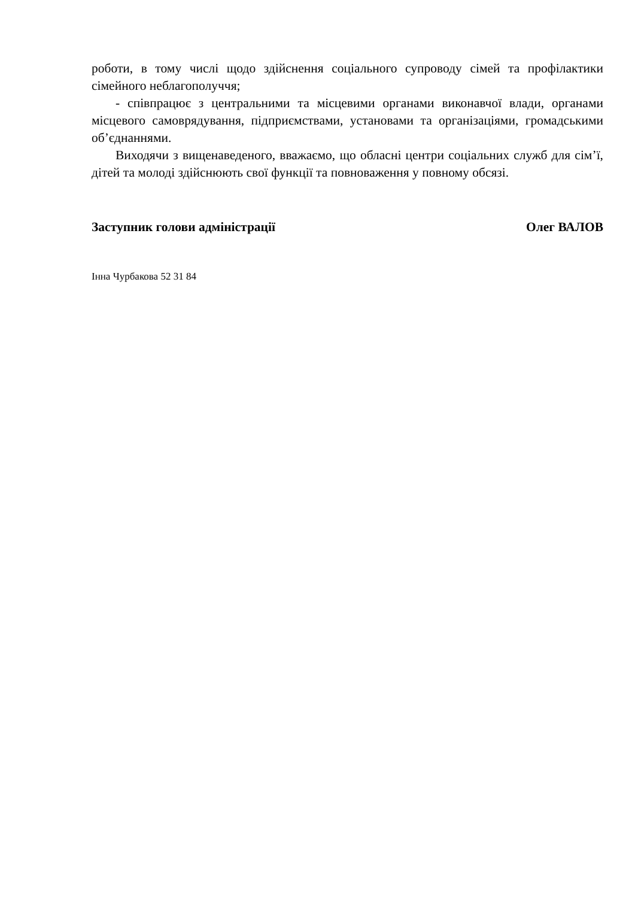роботи, в тому числі щодо здійснення соціального супроводу сімей та профілактики сімейного неблагополуччя;
- співпрацює з центральними та місцевими органами виконавчої влади, органами місцевого самоврядування, підприємствами, установами та організаціями, громадськими об’єднаннями.
Виходячи з вищенаведеного, вважаємо, що обласні центри соціальних служб для сім’ї, дітей та молоді здійснюють свої функції та повноваження у повному обсязі.
Заступник голови адміністрації Олег ВАЛОВ
Інна Чурбакова 52 31 84